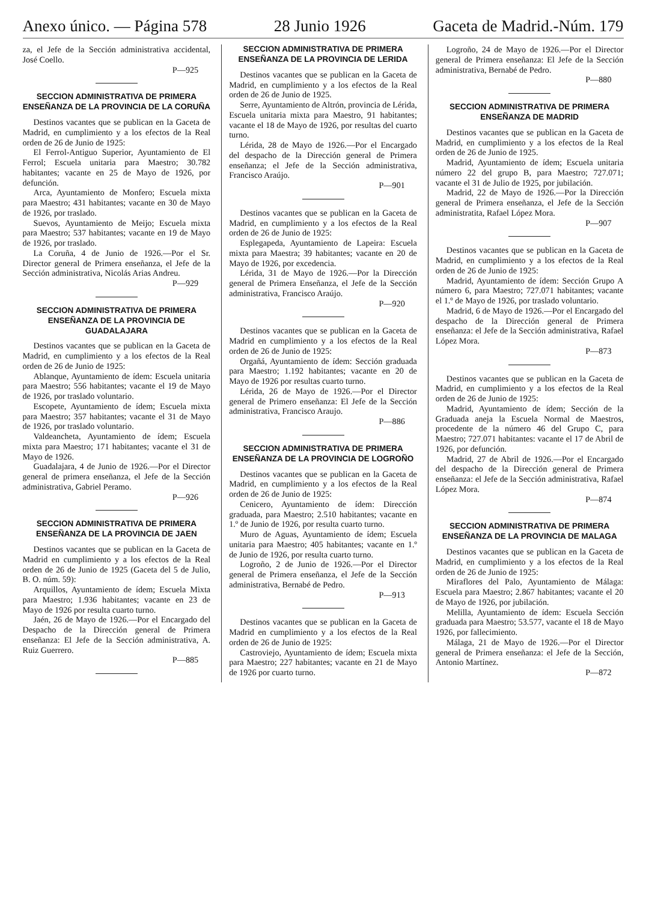Anexo único. — Página 578 28 Junio 1926 Gaceta de Madrid.-Núm. 179
za, el Jefe de la Sección administrativa accidental, José Coello.
P—925
SECCION ADMINISTRATIVA DE PRIMERA ENSEÑANZA DE LA PROVINCIA DE LA CORUÑA
Destinos vacantes que se publican en la Gaceta de Madrid, en cumplimiento y a los efectos de la Real orden de 26 de Junio de 1925:
El Ferrol-Antiguo Superior, Ayuntamiento de El Ferrol; Escuela unitaria para Maestro; 30.782 habitantes; vacante en 25 de Mayo de 1926, por defunción.
Arca, Ayuntamiento de Monfero; Escuela mixta para Maestro; 431 habitantes; vacante en 30 de Mayo de 1926, por traslado.
Suevos, Ayuntamiento de Meijo; Escuela mixta para Maestro; 537 habitantes; vacante en 19 de Mayo de 1926, por traslado.
La Coruña, 4 de Junio de 1926.—Por el Sr. Director general de Primera enseñanza, el Jefe de la Sección administrativa, Nicolás Arias Andreu.
P—929
SECCION ADMINISTRATIVA DE PRIMERA ENSEÑANZA DE LA PROVINCIA DE GUADALAJARA
Destinos vacantes que se publican en la Gaceta de Madrid, en cumplimiento y a los efectos de la Real orden de 26 de Junio de 1925:
Ablanque, Ayuntamiento de ídem: Escuela unitaria para Maestro; 556 habitantes; vacante el 19 de Mayo de 1926, por traslado voluntario.
Escopete, Ayuntamiento de ídem; Escuela mixta para Maestro; 357 habitantes; vacante el 31 de Mayo de 1926, por traslado voluntario.
Valdeancheta, Ayuntamiento de ídem; Escuela mixta para Maestro; 171 habitantes; vacante el 31 de Mayo de 1926.
Guadalajara, 4 de Junio de 1926.—Por el Director general de primera enseñanza, el Jefe de la Sección administrativa, Gabriel Peramo.
P—926
SECCION ADMINISTRATIVA DE PRIMERA ENSEÑANZA DE LA PROVINCIA DE JAEN
Destinos vacantes que se publican en la Gaceta de Madrid en cumplimiento y a los efectos de la Real orden de 26 de Junio de 1925 (Gaceta del 5 de Julio, B. O. núm. 59):
Arquillos, Ayuntamiento de ídem; Escuela Mixta para Maestro; 1.936 habitantes; vacante en 23 de Mayo de 1926 por resulta cuarto turno.
Jaén, 26 de Mayo de 1926.—Por el Encargado del Despacho de la Dirección general de Primera enseñanza: El Jefe de la Sección administrativa, A. Ruiz Guerrero.
P—885
SECCION ADMINISTRATIVA DE PRIMERA ENSEÑANZA DE LA PROVINCIA DE LERIDA
Destinos vacantes que se publican en la Gaceta de Madrid, en cumplimiento y a los efectos de la Real orden de 26 de Junio de 1925.
Serre, Ayuntamiento de Altrón, provincia de Lérida, Escuela unitaria mixta para Maestro, 91 habitantes; vacante el 18 de Mayo de 1926, por resultas del cuarto turno.
Lérida, 28 de Mayo de 1926.—Por el Encargado del despacho de la Dirección general de Primera enseñanza; el Jefe de la Sección administrativa, Francisco Araújo.
P—901
Destinos vacantes que se publican en la Gaceta de Madrid, en cumplimiento y a los efectos de la Real orden de 26 de Junio de 1925:
Esplegapeda, Ayuntamiento de Lapeira: Escuela mixta para Maestra; 39 habitantes; vacante en 20 de Mayo de 1926, por excedencia.
Lérida, 31 de Mayo de 1926.—Por la Dirección general de Primera Enseñanza, el Jefe de la Sección administrativa, Francisco Araújo.
P—920
Destinos vacantes que se publican en la Gaceta de Madrid en cumplimiento y a los efectos de la Real orden de 26 de Junio de 1925:
Orgañá, Ayuntamiento de ídem: Sección graduada para Maestro; 1.192 habitantes; vacante en 20 de Mayo de 1926 por resultas cuarto turno.
Lérida, 26 de Mayo de 1926.—Por el Director general de Primero enseñanza: El Jefe de la Sección administrativa, Francisco Araujo.
P—886
SECCION ADMINISTRATIVA DE PRIMERA ENSEÑANZA DE LA PROVINCIA DE LOGROÑO
Destinos vacantes que se publican en la Gaceta de Madrid, en cumplimiento y a los efectos de la Real orden de 26 de Junio de 1925:
Cenicero, Ayuntamiento de ídem: Dirección graduada, para Maestro; 2.510 habitantes; vacante en 1.º de Junio de 1926, por resulta cuarto turno.
Muro de Aguas, Ayuntamiento de ídem; Escuela unitaria para Maestro; 405 habitantes; vacante en 1.º de Junio de 1926, por resulta cuarto turno.
Logroño, 2 de Junio de 1926.—Por el Director general de Primera enseñanza, el Jefe de la Sección administrativa, Bernabé de Pedro.
P—913
Destinos vacantes que se publican en la Gaceta de Madrid en cumplimiento y a los efectos de la Real orden de 26 de Junio de 1925:
Castroviejo, Ayuntamiento de ídem; Escuela mixta para Maestro; 227 habitantes; vacante en 21 de Mayo de 1926 por cuarto turno.
Logroño, 24 de Mayo de 1926.—Por el Director general de Primera enseñanza: El Jefe de la Sección administrativa, Bernabé de Pedro.
P—880
SECCION ADMINISTRATIVA DE PRIMERA ENSEÑANZA DE MADRID
Destinos vacantes que se publican en la Gaceta de Madrid, en cumplimiento y a los efectos de la Real orden de 26 de Junio de 1925.
Madrid, Ayuntamiento de ídem; Escuela unitaria número 22 del grupo B, para Maestro; 727.071; vacante el 31 de Julio de 1925, por jubilación.
Madrid, 22 de Mayo de 1926.—Por la Dirección general de Primera enseñanza, el Jefe de la Sección administratita, Rafael López Mora.
P—907
Destinos vacantes que se publican en la Gaceta de Madrid, en cumplimiento y a los efectos de la Real orden de 26 de Junio de 1925:
Madrid, Ayuntamiento de ídem: Sección Grupo A número 6, para Maestro; 727.071 habitantes; vacante el 1.º de Mayo de 1926, por traslado voluntario.
Madrid, 6 de Mayo de 1926.—Por el Encargado del despacho de la Dirección general de Primera enseñanza: el Jefe de la Sección administrativa, Rafael López Mora.
P—873
Destinos vacantes que se publican en la Gaceta de Madrid, en cumplimiento y a los efectos de la Real orden de 26 de Junio de 1925:
Madrid, Ayuntamiento de ídem; Sección de la Graduada aneja la Escuela Normal de Maestros, procedente de la número 46 del Grupo C, para Maestro; 727.071 habitantes: vacante el 17 de Abril de 1926, por defunción.
Madrid, 27 de Abril de 1926.—Por el Encargado del despacho de la Dirección general de Primera enseñanza: el Jefe de la Sección administrativa, Rafael López Mora.
P—874
SECCION ADMINISTRATIVA DE PRIMERA ENSEÑANZA DE LA PROVINCIA DE MALAGA
Destinos vacantes que se publican en la Gaceta de Madrid, en cumplimiento y a los efectos de la Real orden de 26 de Junio de 1925:
Miraflores del Palo, Ayuntamiento de Málaga: Escuela para Maestro; 2.867 habitantes; vacante el 20 de Mayo de 1926, por jubilación.
Melilla, Ayuntamiento de ídem: Escuela Sección graduada para Maestro; 53.577, vacante el 18 de Mayo 1926, por fallecimiento.
Málaga, 21 de Mayo de 1926.—Por el Director general de Primera enseñanza: el Jefe de la Sección, Antonio Martínez.
P—872